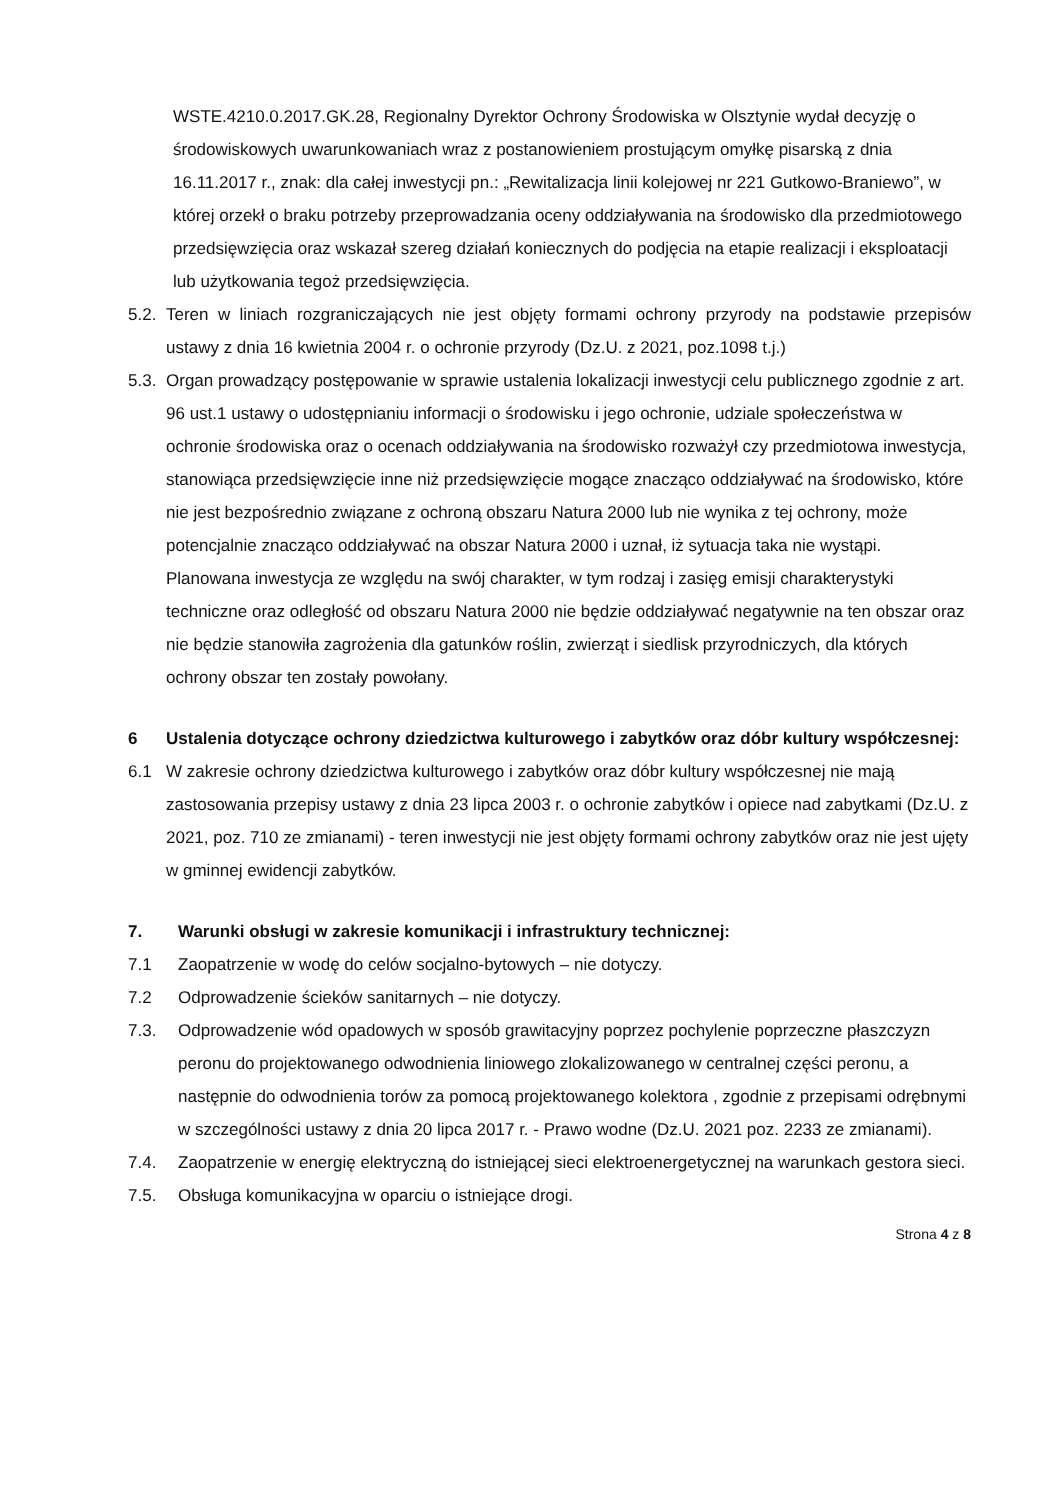WSTE.4210.0.2017.GK.28, Regionalny Dyrektor Ochrony Środowiska w Olsztynie wydał decyzję o środowiskowych uwarunkowaniach wraz z postanowieniem prostującym omyłkę pisarską z dnia 16.11.2017 r., znak: dla całej inwestycji pn.: „Rewitalizacja linii kolejowej nr 221 Gutkowo-Braniewo”, w której orzekł o braku potrzeby przeprowadzania oceny oddziaływania na środowisko dla przedmiotowego przedsięwzięcia oraz wskazał szereg działań koniecznych do podjęcia na etapie realizacji i eksploatacji lub użytkowania tegoż przedsięwzięcia.
5.2. Teren w liniach rozgraniczających nie jest objęty formami ochrony przyrody na podstawie przepisów ustawy z dnia 16 kwietnia 2004 r. o ochronie przyrody (Dz.U. z 2021, poz.1098 t.j.)
5.3. Organ prowadzący postępowanie w sprawie ustalenia lokalizacji inwestycji celu publicznego zgodnie z art. 96 ust.1 ustawy o udostępnianiu informacji o środowisku i jego ochronie, udziale społeczeństwa w ochronie środowiska oraz o ocenach oddziaływania na środowisko rozważył czy przedmiotowa inwestycja, stanowiąca przedsięwzięcie inne niż przedsięwzięcie mogące znacząco oddziaływać na środowisko, które nie jest bezpośrednio związane z ochroną obszaru Natura 2000 lub nie wynika z tej ochrony, może potencjalnie znacząco oddziaływać na obszar Natura 2000 i uznał, iż sytuacja taka nie wystąpi.
Planowana inwestycja ze względu na swój charakter, w tym rodzaj i zasięg emisji charakterystyki techniczne oraz odległość od obszaru Natura 2000 nie będzie oddziaływać negatywnie na ten obszar oraz nie będzie stanowiła zagrożenia dla gatunków roślin, zwierząt i siedlisk przyrodniczych, dla których ochrony obszar ten zostały powołany.
6 Ustalenia dotyczące ochrony dziedzictwa kulturowego i zabytków oraz dóbr kultury współczesnej:
6.1 W zakresie ochrony dziedzictwa kulturowego i zabytków oraz dóbr kultury współczesnej nie mają zastosowania przepisy ustawy z dnia 23 lipca 2003 r. o ochronie zabytków i opiece nad zabytkami (Dz.U. z 2021, poz. 710 ze zmianami) - teren inwestycji nie jest objęty formami ochrony zabytków oraz nie jest ujęty w gminnej ewidencji zabytków.
7. Warunki obsługi w zakresie komunikacji i infrastruktury technicznej:
7.1 Zaopatrzenie w wodę do celów socjalno-bytowych – nie dotyczy.
7.2 Odprowadzenie ścieków sanitarnych – nie dotyczy.
7.3. Odprowadzenie wód opadowych w sposób grawitacyjny poprzez pochylenie poprzeczne płaszczyzn peronu do projektowanego odwodnienia liniowego zlokalizowanego w centralnej części peronu, a następnie do odwodnienia torów za pomocą projektowanego kolektora , zgodnie z przepisami odrębnymi w szczególności ustawy z dnia 20 lipca 2017 r. - Prawo wodne (Dz.U. 2021 poz. 2233 ze zmianami).
7.4. Zaopatrzenie w energię elektryczną do istniejącej sieci elektroenergetycznej na warunkach gestora sieci.
7.5. Obsługa komunikacyjna w oparciu o istniejące drogi.
Strona 4 z 8